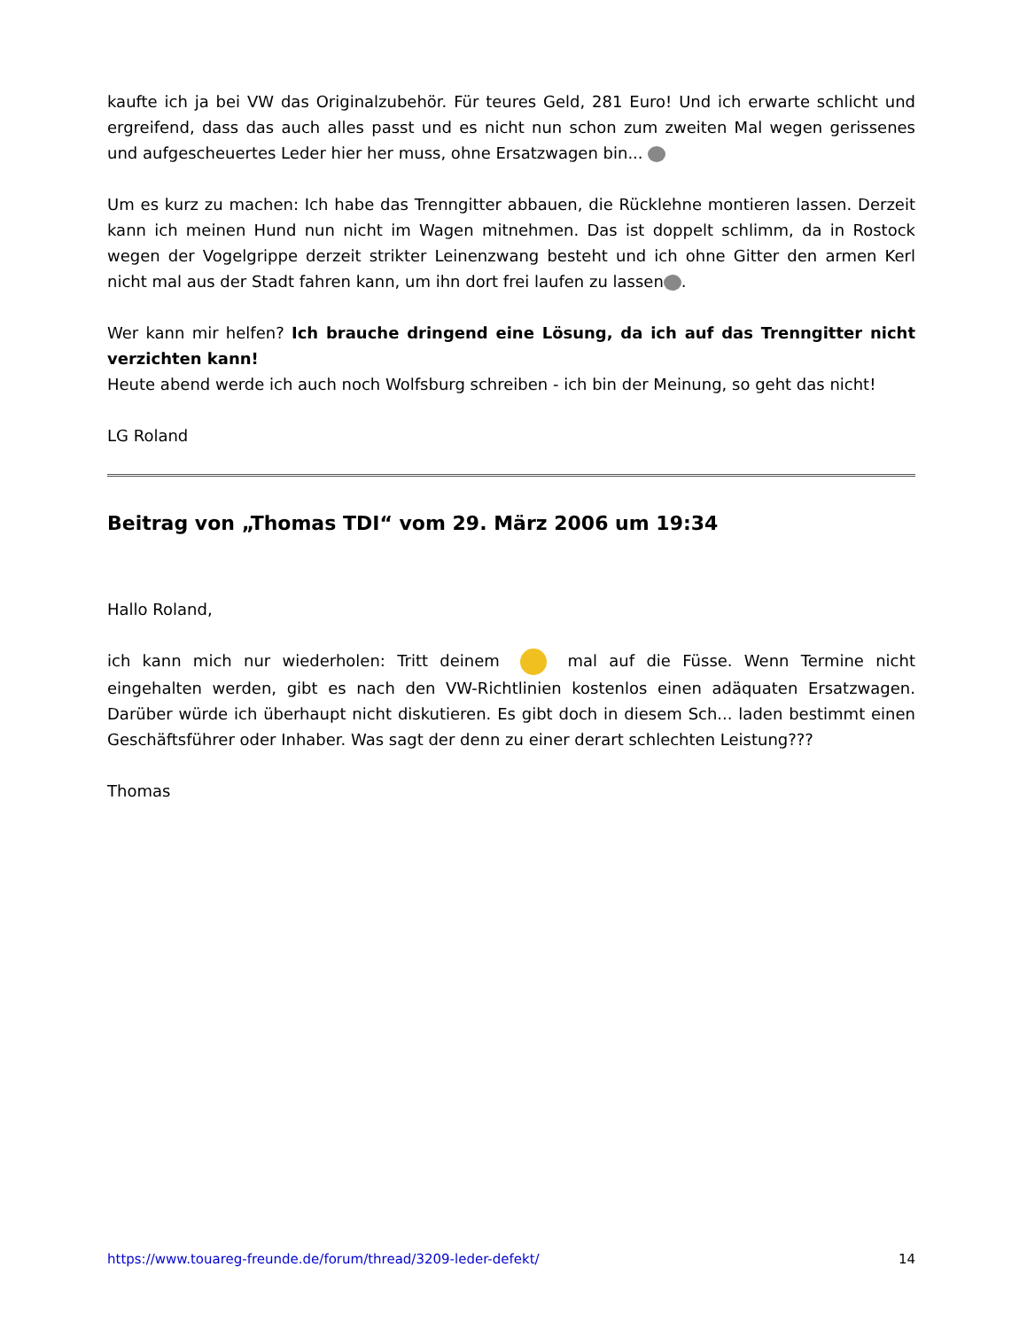kaufte ich ja bei VW das Originalzubehör. Für teures Geld, 281 Euro! Und ich erwarte schlicht und ergreifend, dass das auch alles passt und es nicht nun schon zum zweiten Mal wegen gerissenes und aufgescheuertes Leder hier her muss, ohne Ersatzwagen bin...
Um es kurz zu machen: Ich habe das Trenngitter abbauen, die Rücklehne montieren lassen. Derzeit kann ich meinen Hund nun nicht im Wagen mitnehmen. Das ist doppelt schlimm, da in Rostock wegen der Vogelgrippe derzeit strikter Leinenzwang besteht und ich ohne Gitter den armen Kerl nicht mal aus der Stadt fahren kann, um ihn dort frei laufen zu lassen .
Wer kann mir helfen? Ich brauche dringend eine Lösung, da ich auf das Trenngitter nicht verzichten kann!
Heute abend werde ich auch noch Wolfsburg schreiben - ich bin der Meinung, so geht das nicht!
LG Roland
Beitrag von „Thomas TDI“ vom 29. März 2006 um 19:34
Hallo Roland,
ich kann mich nur wiederholen: Tritt deinem mal auf die Füsse. Wenn Termine nicht eingehalten werden, gibt es nach den VW-Richtlinien kostenlos einen adäquaten Ersatzwagen. Darüber würde ich überhaupt nicht diskutieren. Es gibt doch in diesem Sch... laden bestimmt einen Geschäftsführer oder Inhaber. Was sagt der denn zu einer derart schlechten Leistung???
Thomas
https://www.touareg-freunde.de/forum/thread/3209-leder-defekt/ 14